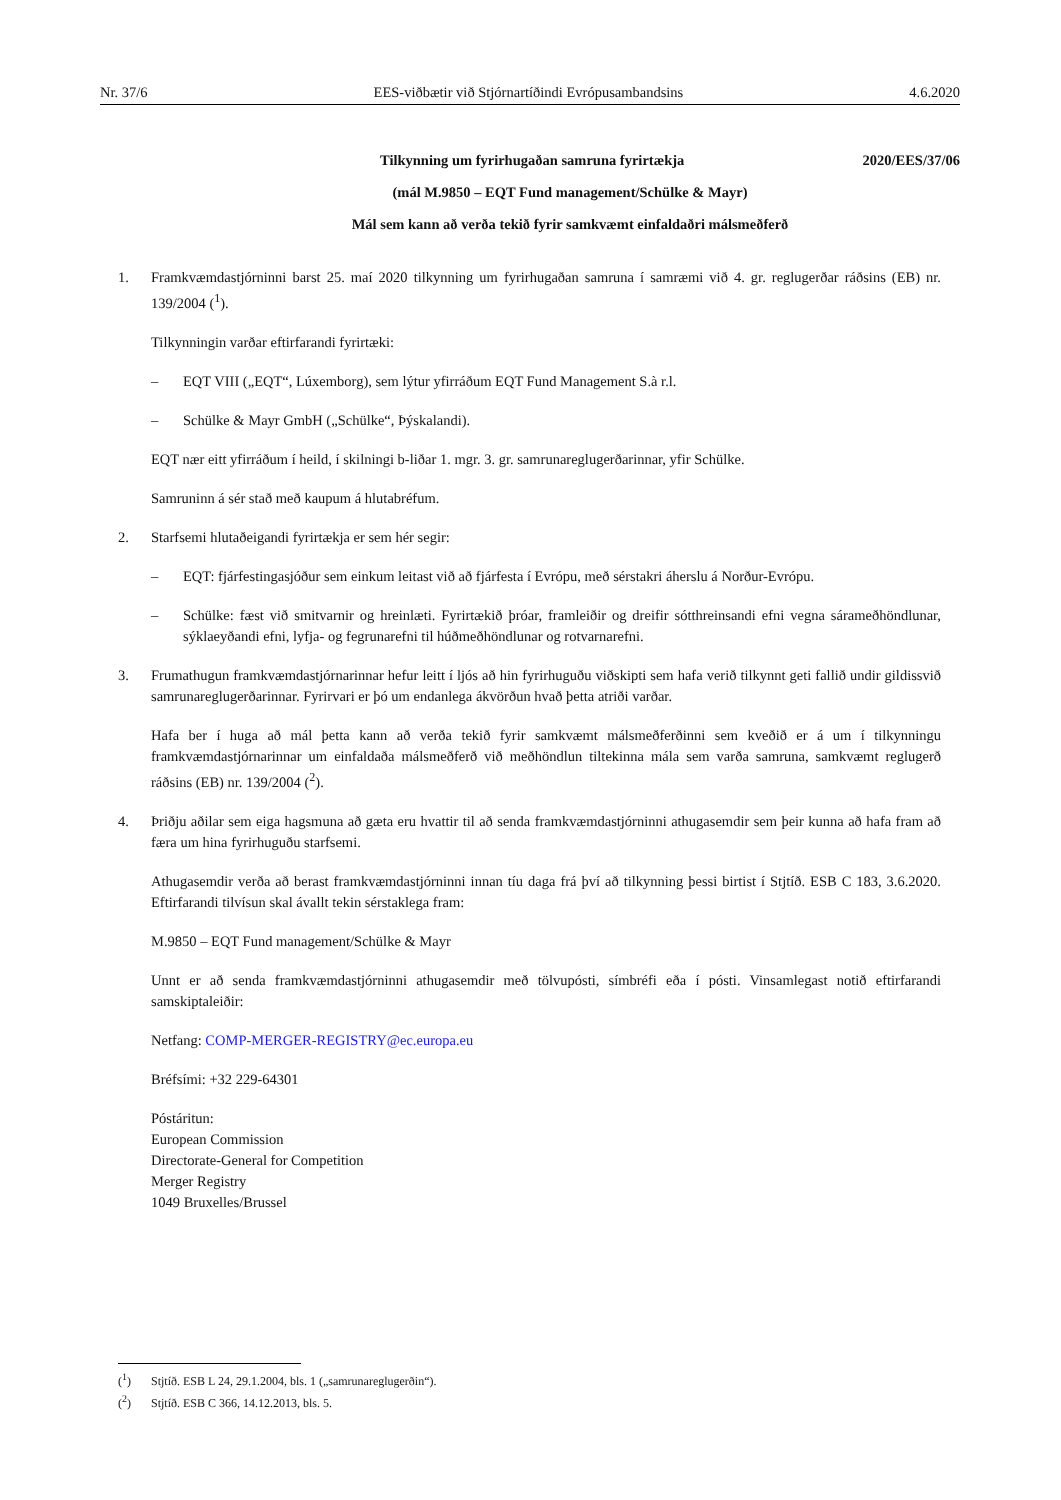Nr. 37/6 EES-viðbætir við Stjórnartíðindi Evrópusambandsins 4.6.2020
Tilkynning um fyrirhugaðan samruna fyrirtækja 2020/EES/37/06
(mál M.9850 – EQT Fund management/Schülke & Mayr)
Mál sem kann að verða tekið fyrir samkvæmt einfaldaðri málsmeðferð
1. Framkvæmdastjórninni barst 25. maí 2020 tilkynning um fyrirhugaðan samruna í samræmi við 4. gr. reglugerðar ráðsins (EB) nr. 139/2004 (<sup>1</sup>).
Tilkynningin varðar eftirfarandi fyrirtæki:
– EQT VIII („EQT“, Lúxemborg), sem lýtur yfirráðum EQT Fund Management S.à r.l.
– Schülke & Mayr GmbH („Schülke“, Þýskalandi).
EQT nær eitt yfirráðum í heild, í skilningi b-liðar 1. mgr. 3. gr. samrunareglugerðarinnar, yfir Schülke.
Samruninn á sér stað með kaupum á hlutabréfum.
2. Starfsemi hlutaðeigandi fyrirtækja er sem hér segir:
– EQT: fjárfestingasjóður sem einkum leitast við að fjárfesta í Evrópu, með sérstakri áherslu á Norður-Evrópu.
– Schülke: fæst við smitvarnir og hreinlæti. Fyrirtækið þróar, framleiðir og dreifir sótthreinsandi efni vegna sárameðhöndlunar, sýklaeyðandi efni, lyfja- og fegrunarefni til húðmeðhöndlunar og rotvarnarefni.
3. Frumathugun framkvæmdastjórnarinnar hefur leitt í ljós að hin fyrirhuguðu viðskipti sem hafa verið tilkynnt geti fallið undir gildissvið samrunareglugerðarinnar. Fyrirvari er þó um endanlega ákvörðun hvað þetta atriði varðar.
Hafa ber í huga að mál þetta kann að verða tekið fyrir samkvæmt málsmeðferðinni sem kveðið er á um í tilkynningu framkvæmdastjórnarinnar um einfaldaða málsmeðferð við meðhöndlun tiltekinna mála sem varða samruna, samkvæmt reglugerð ráðsins (EB) nr. 139/2004 (<sup>2</sup>).
4. Þriðju aðilar sem eiga hagsmuna að gæta eru hvattir til að senda framkvæmdastjórninni athugasemdir sem þeir kunna að hafa fram að færa um hina fyrirhuguðu starfsemi.
Athugasemdir verða að berast framkvæmdastjórninni innan tíu daga frá því að tilkynning þessi birtist í Stjtíð. ESB C 183, 3.6.2020. Eftirfarandi tilvísun skal ávallt tekin sérstaklega fram:
M.9850 – EQT Fund management/Schülke & Mayr
Unnt er að senda framkvæmdastjórninni athugasemdir með tölvupósti, símbréfi eða í pósti. Vinsamlegast notið eftirfarandi samskiptaleiðir:
Netfang: COMP-MERGER-REGISTRY@ec.europa.eu
Bréfsími: +32 229-64301
Póstáritun:
European Commission
Directorate-General for Competition
Merger Registry
1049 Bruxelles/Brussel
(<sup>1</sup>) Stjtíð. ESB L 24, 29.1.2004, bls. 1 („samrunareglugerðin“).
(<sup>2</sup>) Stjtíð. ESB C 366, 14.12.2013, bls. 5.